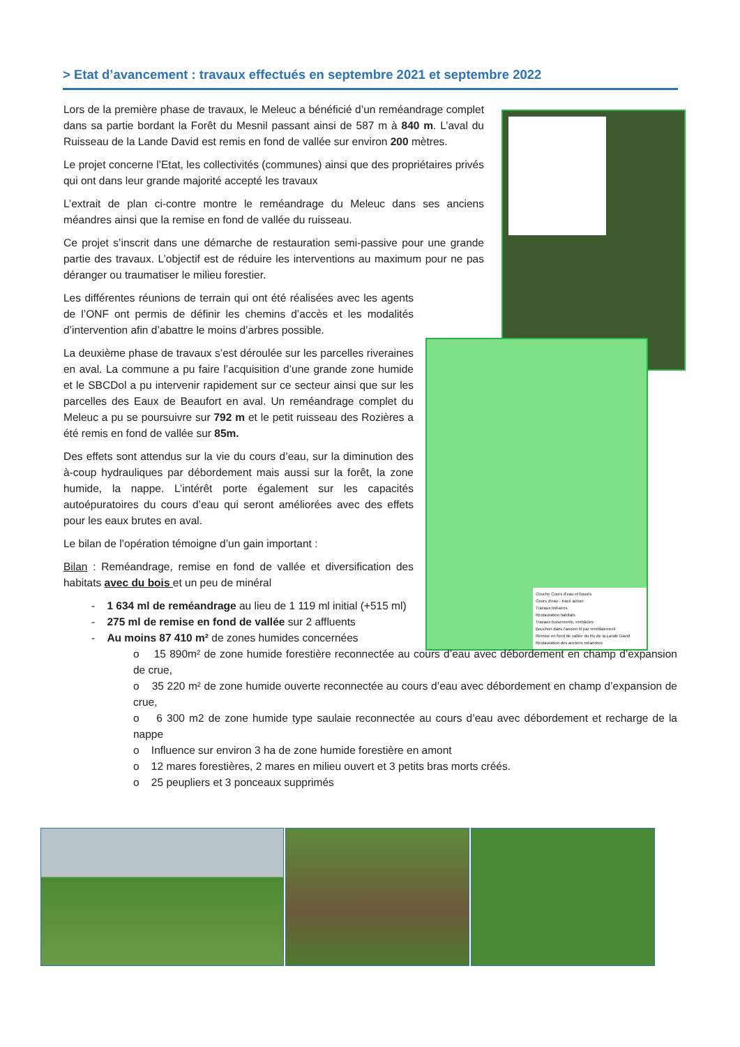> Etat d’avancement : travaux effectués en septembre 2021 et septembre 2022
Couche Cours d'eau et fossés
Cours d'eau - tracé actuel
Travaux linéaires
Restauration habitats
Travaux boisements, embâcles
Bouchon dans l'ancien lit par remblaiement
Remise en fond de vallée du Ru de la Lande David
Restauration des anciens méandres
Lors de la première phase de travaux, le Meleuc a bénéficié d’un reméandrage complet dans sa partie bordant la Forêt du Mesnil passant ainsi de 587 m à 840 m. L’aval du Ruisseau de la Lande David est remis en fond de vallée sur environ 200 mètres.
Le projet concerne l’Etat, les collectivités (communes) ainsi que des propriétaires privés qui ont dans leur grande majorité accepté les travaux
L’extrait de plan ci-contre montre le reméandrage du Meleuc dans ses anciens méandres ainsi que la remise en fond de vallée du ruisseau.
Ce projet s’inscrit dans une démarche de restauration semi-passive pour une grande partie des travaux. L’objectif est de réduire les interventions au maximum pour ne pas déranger ou traumatiser le milieu forestier.
Les différentes réunions de terrain qui ont été réalisées avec les agents de l’ONF ont permis de définir les chemins d’accès et les modalités d’intervention afin d’abattre le moins d’arbres possible.
La deuxième phase de travaux s’est déroulée sur les parcelles riveraines en aval. La commune a pu faire l’acquisition d’une grande zone humide et le SBCDol a pu intervenir rapidement sur ce secteur ainsi que sur les parcelles des Eaux de Beaufort en aval. Un reméandrage complet du Meleuc a pu se poursuivre sur 792 m et le petit ruisseau des Rozières a été remis en fond de vallée sur 85m.
Des effets sont attendus sur la vie du cours d’eau, sur la diminution des à-coup hydrauliques par débordement mais aussi sur la forêt, la zone humide, la nappe. L’intérêt porte également sur les capacités autoépuratoires du cours d’eau qui seront améliorées avec des effets pour les eaux brutes en aval.
Le bilan de l’opération témoigne d’un gain important :
Bilan : Reméandrage, remise en fond de vallée et diversification des habitats avec du bois et un peu de minéral
- 1 634 ml de reméandrage au lieu de 1 119 ml initial (+515 ml)
- 275 ml de remise en fond de vallée sur 2 affluents
- Au moins 87 410 m² de zones humides concernées
o 15 890m² de zone humide forestière reconnectée au cours d’eau avec débordement en champ d’expansion de crue,
o 35 220 m² de zone humide ouverte reconnectée au cours d’eau avec débordement en champ d’expansion de crue,
o 6 300 m2 de zone humide type saulaie reconnectée au cours d’eau avec débordement et recharge de la nappe
o Influence sur environ 3 ha de zone humide forestière en amont
o 12 mares forestières, 2 mares en milieu ouvert et 3 petits bras morts créés.
o 25 peupliers et 3 ponceaux supprimés